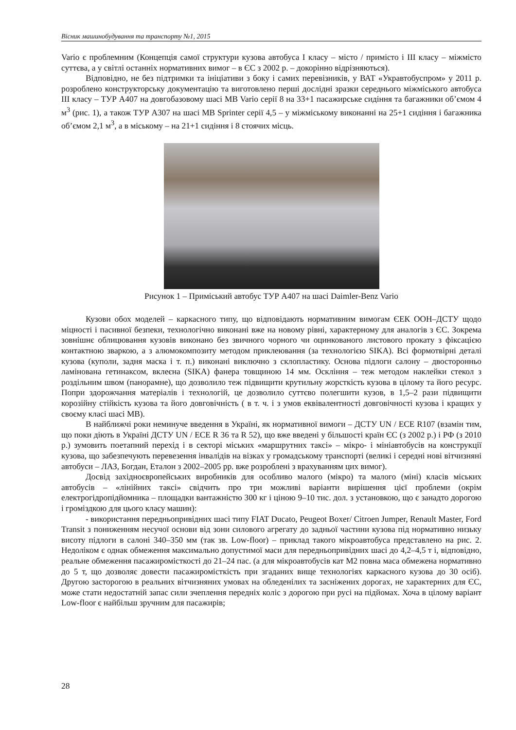Вісник машинобудування та транспорту №1, 2015
Vario є проблемним (Концепція самої структури кузова автобуса I класу – місто / примісто і III класу – міжмісто суттєва, а у світлі останніх нормативних вимог – в ЄС з 2002 р. – докорінно відрізняються).
Відповідно, не без підтримки та ініціативи з боку і самих перевізників, у ВАТ «Укравтобуспром» у 2011 р. розроблено конструкторську документацію та виготовлено перші дослідні зразки середнього міжміського автобуса III класу – ТУР А407 на довгобазовому шасі MB Vario серії 8 на 33+1 пасажирське сидіння та багажники об’ємом 4 м<sup>3</sup> (рис. 1), а також ТУР А307 на шасі MB Sprinter серії 4,5 – у міжміському виконанні на 25+1 сидіння і багажника об’ємом 2,1 м<sup>3</sup>, а в міському – на 21+1 сидіння і 8 стоячих місць.
Рисунок 1 – Приміський автобус ТУР А407 на шасі Daimler-Benz Vario
Кузови обох моделей – каркасного типу, що відповідають нормативним вимогам ЄЕК ООН–ДСТУ щодо міцності і пасивної безпеки, технологічно виконані вже на новому рівні, характерному для аналогів з ЄС. Зокрема зовнішнє облицювання кузовів виконано без звичного чорного чи оцинкованого листового прокату з фіксацією контактною зваркою, а з алюмокомпозиту методом приклеювання (за технологією SIKA). Всі формотвірні деталі кузова (куполи, задня маска і т. п.) виконані виключно з склопластику. Основа підлоги салону – двосторонньо ламінована гетинаксом, вклеєна (SIKA) фанера товщиною 14 мм. Осклiння – теж методом наклейки стекол з роздільним швом (панорамне), що дозволило теж підвищити крутильну жорсткість кузова в цілому та його ресурс. Попри здорожчання матеріалів і технологій, це дозволило суттєво полегшити кузов, в 1,5–2 рази підвищити корозійну стійкість кузова та його довговічність ( в т. ч. і з умов еквівалентності довговічності кузова і кращих у своєму класі шасі MB).
В найближчі роки неминуче введення в Україні, як нормативної вимоги – ДСТУ UN / ECE R107 (взамін тим, що поки діють в Україні ДСТУ UN / ECE R 36 та R 52), що вже введені у більшості країн ЄС (з 2002 р.) і РФ (з 2010 р.) зумовить поетапний перехід і в секторі міських «маршрутних таксі» – мікро- і міні­автобусів на конструкції кузова, що забезпечують перевезення інвалідів на візках у громадському транспорті (великі і середні нові вітчизняні автобуси – ЛАЗ, Богдан, Еталон з 2002–2005 рр. вже розроблені з врахуванням цих вимог).
Досвід західноєвропейських виробників для особливо малого (мікро) та малого (міні) класів міських автобусів – «лінійних таксі» свідчить про три можливі варіанти вирішення цієї проблеми (окрім електрогідропідйомника – площадки вантажністю 300 кг і ціною 9–10 тис. дол. з установкою, що є занадто дорогою і громіздкою для цього класу машин):
- використання передньопривідних шасі типу FIAT Ducato, Peugeot Boxer/ Citroen Jumper, Renault Master, Ford Transit з пониженням несучої основи від зони силового агрегату до задньої частини кузова під нормативно низьку висоту підлоги в салоні 340–350 мм (так зв. Low-floor) – приклад такого мікроавтобуса представлено на рис. 2. Недоліком є однак обмеження максимально допустимої маси для передньопривідних шасі до 4,2–4,5 т і, відповідно, реальне обмеження пасажиромісткості до 21–24 пас. (а для мікроавтобусів кат M2 повна маса обмежена нормативно до 5 т, що дозволяє довести пасажиромісткість при згаданих вище технологіях каркасного кузова до 30 осіб). Другою засторогою в реальних вітчизняних умовах на обледенілих та засніжених дорогах, не характерних для ЄС, може стати недостатній запас сили зчеплення передніх коліс з дорогою при русі на підйомах. Хоча в цілому варіант Low-floor є найбільш зручним для пасажирів;
28